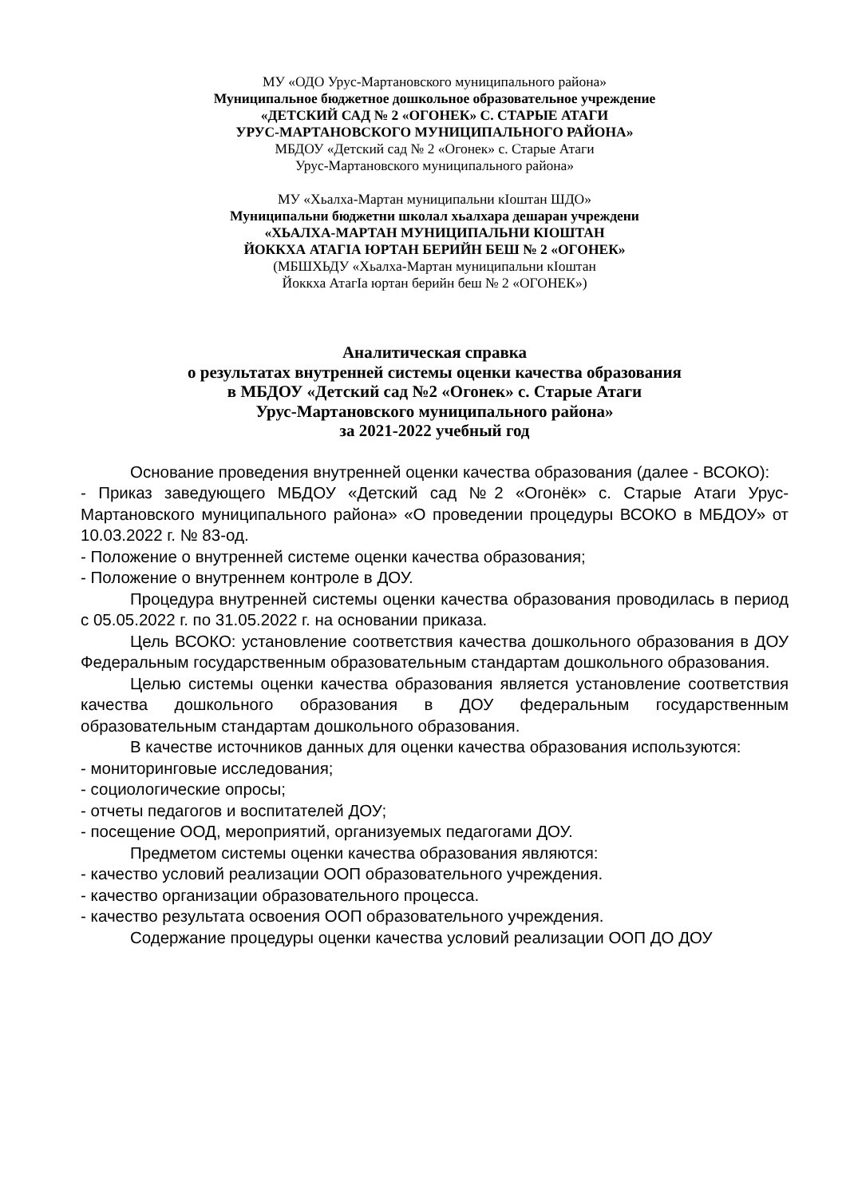МУ «ОДО Урус-Мартановского муниципального района»
Муниципальное бюджетное дошкольное образовательное учреждение
«ДЕТСКИЙ САД № 2 «ОГОНЕК» С. СТАРЫЕ АТАГИ
УРУС-МАРТАНОВСКОГО МУНИЦИПАЛЬНОГО РАЙОНА»
МБДОУ «Детский сад № 2 «Огонек» с. Старые Атаги
Урус-Мартановского муниципального района»
МУ «Хьалха-Мартан муниципальни кIоштан ШДО»
Муниципальни бюджетни школал хьалхара дешаран учреждени
«ХЬАЛХА-МАРТАН МУНИЦИПАЛЬНИ КIОШТАН
ЙОККХА АТАГIА ЮРТАН БЕРИЙН БЕШ № 2 «ОГОНЕК»
(МБШХЬДУ «Хьалха-Мартан муниципальни кIоштан
Йоккха АтагIа юртан берийн беш № 2 «ОГОНЕК»)
Аналитическая справка
о результатах внутренней системы оценки качества образования
в МБДОУ «Детский сад №2 «Огонек» с. Старые Атаги
Урус-Мартановского муниципального района»
за 2021-2022 учебный год
Основание проведения внутренней оценки качества образования (далее - ВСОКО):
- Приказ заведующего МБДОУ «Детский сад №2 «Огонёк» с. Старые Атаги Урус-Мартановского муниципального района» «О проведении процедуры ВСОКО в МБДОУ» от 10.03.2022 г. № 83-од.
- Положение о внутренней системе оценки качества образования;
- Положение о внутреннем контроле в ДОУ.
Процедура внутренней системы оценки качества образования проводилась в период с 05.05.2022 г. по 31.05.2022 г. на основании приказа.
Цель ВСОКО: установление соответствия качества дошкольного образования в ДОУ Федеральным государственным образовательным стандартам дошкольного образования.
Целью системы оценки качества образования является установление соответствия качества дошкольного образования в ДОУ федеральным государственным образовательным стандартам дошкольного образования.
В качестве источников данных для оценки качества образования используются:
- мониторинговые исследования;
- социологические опросы;
- отчеты педагогов и воспитателей ДОУ;
- посещение ООД, мероприятий, организуемых педагогами ДОУ.
Предметом системы оценки качества образования являются:
- качество условий реализации ООП образовательного учреждения.
- качество организации образовательного процесса.
- качество результата освоения ООП образовательного учреждения.
Содержание процедуры оценки качества условий реализации ООП ДО ДОУ